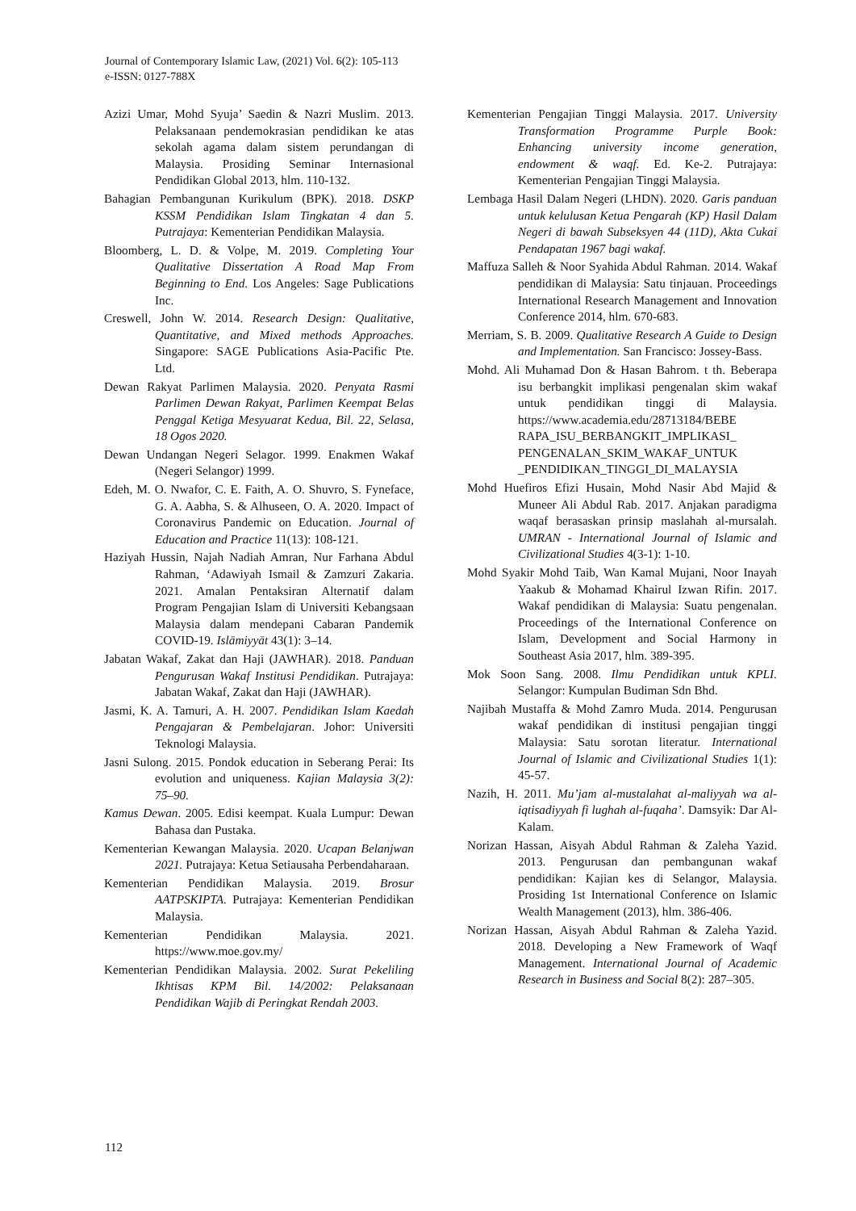Journal of Contemporary Islamic Law, (2021) Vol. 6(2): 105-113
e-ISSN: 0127-788X
Azizi Umar, Mohd Syuja’ Saedin & Nazri Muslim. 2013. Pelaksanaan pendemokrasian pendidikan ke atas sekolah agama dalam sistem perundangan di Malaysia. Prosiding Seminar Internasional Pendidikan Global 2013, hlm. 110-132.
Bahagian Pembangunan Kurikulum (BPK). 2018. DSKP KSSM Pendidikan Islam Tingkatan 4 dan 5. Putrajaya: Kementerian Pendidikan Malaysia.
Bloomberg, L. D. & Volpe, M. 2019. Completing Your Qualitative Dissertation A Road Map From Beginning to End. Los Angeles: Sage Publications Inc.
Creswell, John W. 2014. Research Design: Qualitative, Quantitative, and Mixed methods Approaches. Singapore: SAGE Publications Asia-Pacific Pte. Ltd.
Dewan Rakyat Parlimen Malaysia. 2020. Penyata Rasmi Parlimen Dewan Rakyat, Parlimen Keempat Belas Penggal Ketiga Mesyuarat Kedua, Bil. 22, Selasa, 18 Ogos 2020.
Dewan Undangan Negeri Selagor. 1999. Enakmen Wakaf (Negeri Selangor) 1999.
Edeh, M. O. Nwafor, C. E. Faith, A. O. Shuvro, S. Fyneface, G. A. Aabha, S. & Alhuseen, O. A. 2020. Impact of Coronavirus Pandemic on Education. Journal of Education and Practice 11(13): 108-121.
Haziyah Hussin, Najah Nadiah Amran, Nur Farhana Abdul Rahman, ‘Adawiyah Ismail & Zamzuri Zakaria. 2021. Amalan Pentaksiran Alternatif dalam Program Pengajian Islam di Universiti Kebangsaan Malaysia dalam mendepani Cabaran Pandemik COVID-19. Islāmiyyāt 43(1): 3–14.
Jabatan Wakaf, Zakat dan Haji (JAWHAR). 2018. Panduan Pengurusan Wakaf Institusi Pendidikan. Putrajaya: Jabatan Wakaf, Zakat dan Haji (JAWHAR).
Jasmi, K. A. Tamuri, A. H. 2007. Pendidikan Islam Kaedah Pengajaran & Pembelajaran. Johor: Universiti Teknologi Malaysia.
Jasni Sulong. 2015. Pondok education in Seberang Perai: Its evolution and uniqueness. Kajian Malaysia 3(2): 75–90.
Kamus Dewan. 2005. Edisi keempat. Kuala Lumpur: Dewan Bahasa dan Pustaka.
Kementerian Kewangan Malaysia. 2020. Ucapan Belanjwan 2021. Putrajaya: Ketua Setiausaha Perbendaharaan.
Kementerian Pendidikan Malaysia. 2019. Brosur AATPSKIPTA. Putrajaya: Kementerian Pendidikan Malaysia.
Kementerian Pendidikan Malaysia. 2021. https://www.moe.gov.my/
Kementerian Pendidikan Malaysia. 2002. Surat Pekeliling Ikhtisas KPM Bil. 14/2002: Pelaksanaan Pendidikan Wajib di Peringkat Rendah 2003.
Kementerian Pengajian Tinggi Malaysia. 2017. University Transformation Programme Purple Book: Enhancing university income generation, endowment & waqf. Ed. Ke-2. Putrajaya: Kementerian Pengajian Tinggi Malaysia.
Lembaga Hasil Dalam Negeri (LHDN). 2020. Garis panduan untuk kelulusan Ketua Pengarah (KP) Hasil Dalam Negeri di bawah Subseksyen 44 (11D), Akta Cukai Pendapatan 1967 bagi wakaf.
Maffuza Salleh & Noor Syahida Abdul Rahman. 2014. Wakaf pendidikan di Malaysia: Satu tinjauan. Proceedings International Research Management and Innovation Conference 2014, hlm. 670-683.
Merriam, S. B. 2009. Qualitative Research A Guide to Design and Implementation. San Francisco: Jossey-Bass.
Mohd. Ali Muhamad Don & Hasan Bahrom. t th. Beberapa isu berbangkit implikasi pengenalan skim wakaf untuk pendidikan tinggi di Malaysia. https://www.academia.edu/28713184/BEBE RAPA_ISU_BERBANGKIT_IMPLIKASI_ PENGENALAN_SKIM_WAKAF_UNTUK _PENDIDIKAN_TINGGI_DI_MALAYSIA
Mohd Huefiros Efizi Husain, Mohd Nasir Abd Majid & Muneer Ali Abdul Rab. 2017. Anjakan paradigma waqaf berasaskan prinsip maslahah al-mursalah. UMRAN - International Journal of Islamic and Civilizational Studies 4(3-1): 1-10.
Mohd Syakir Mohd Taib, Wan Kamal Mujani, Noor Inayah Yaakub & Mohamad Khairul Izwan Rifin. 2017. Wakaf pendidikan di Malaysia: Suatu pengenalan. Proceedings of the International Conference on Islam, Development and Social Harmony in Southeast Asia 2017, hlm. 389-395.
Mok Soon Sang. 2008. Ilmu Pendidikan untuk KPLI. Selangor: Kumpulan Budiman Sdn Bhd.
Najibah Mustaffa & Mohd Zamro Muda. 2014. Pengurusan wakaf pendidikan di institusi pengajian tinggi Malaysia: Satu sorotan literatur. International Journal of Islamic and Civilizational Studies 1(1): 45-57.
Nazih, H. 2011. Mu’jam al-mustalahat al-maliyyah wa al-iqtisadiyyah fi lughah al-fuqaha’. Damsyik: Dar Al-Kalam.
Norizan Hassan, Aisyah Abdul Rahman & Zaleha Yazid. 2013. Pengurusan dan pembangunan wakaf pendidikan: Kajian kes di Selangor, Malaysia. Prosiding 1st International Conference on Islamic Wealth Management (2013), hlm. 386-406.
Norizan Hassan, Aisyah Abdul Rahman & Zaleha Yazid. 2018. Developing a New Framework of Waqf Management. International Journal of Academic Research in Business and Social 8(2): 287–305.
112